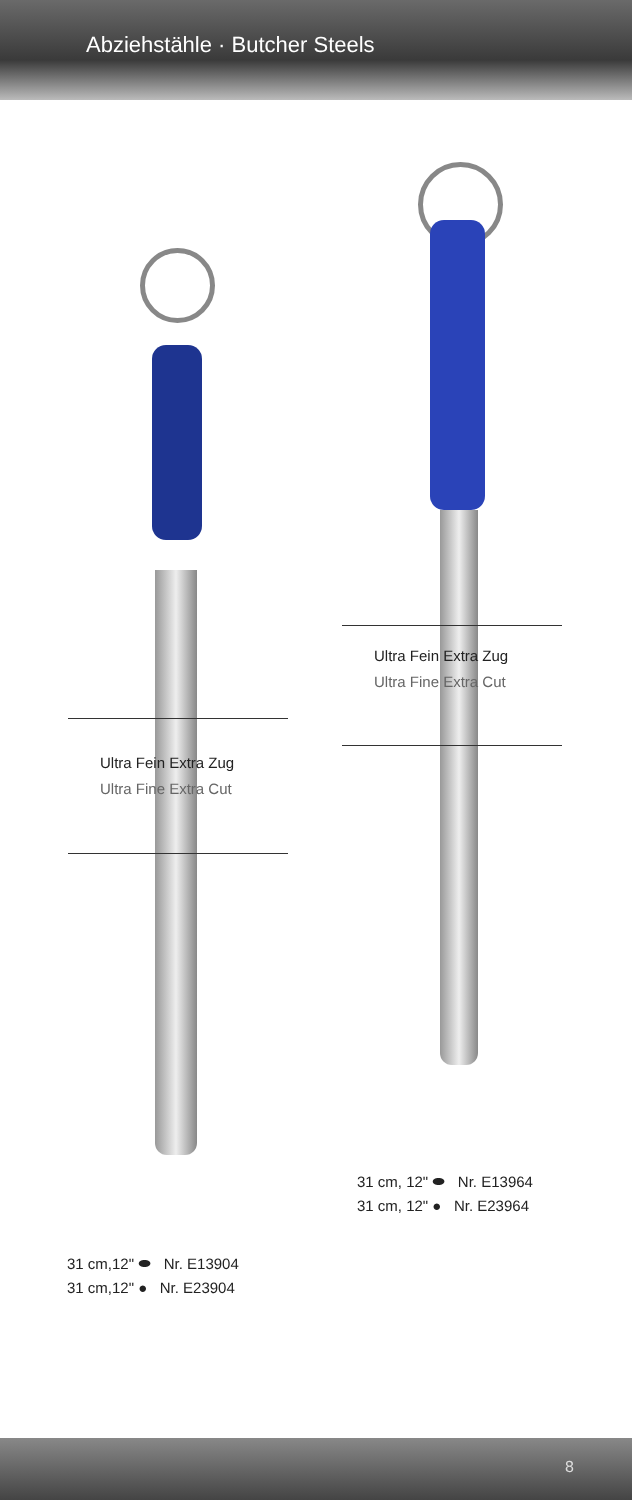Abziehstähle · Butcher Steels
Ultra Fein Extra Zug
Ultra Fine Extra Cut
Ultra Fein Extra Zug
Ultra Fine Extra Cut
31 cm, 12" ⬬ Nr. E13964
31 cm, 12" ● Nr. E23964
31 cm,12" ⬬ Nr. E13904
31 cm,12" ● Nr. E23904
8